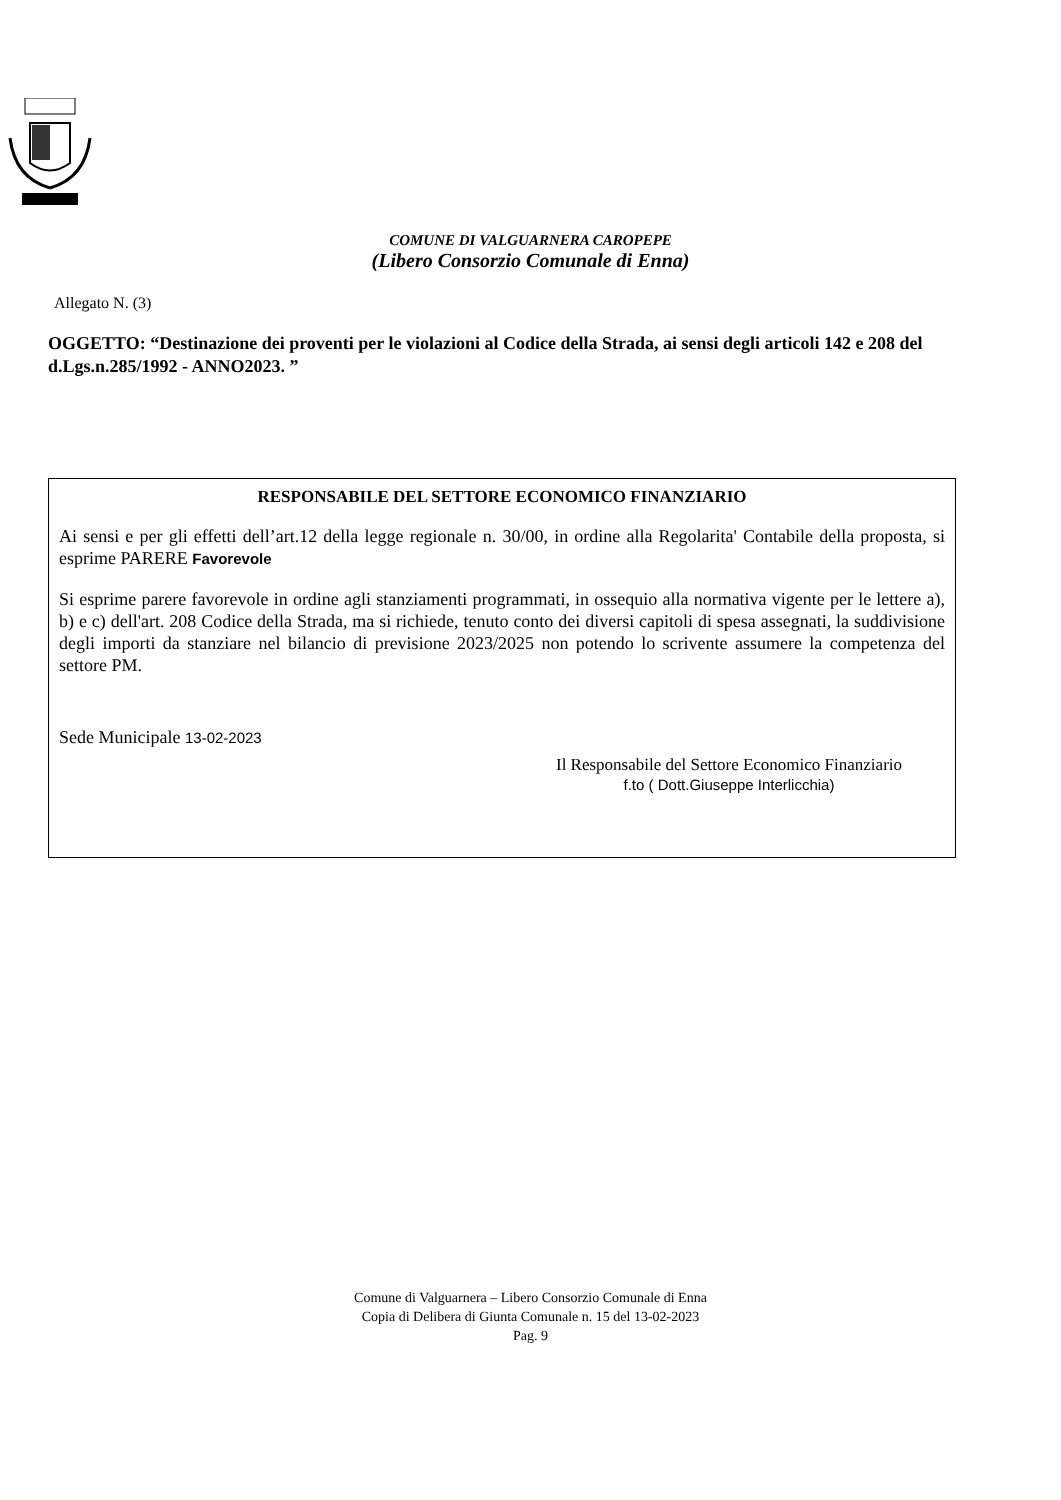COMUNE DI VALGUARNERA CAROPEPE
(Libero Consorzio Comunale di Enna)
Allegato N. (3)
OGGETTO: “Destinazione dei proventi per le violazioni al Codice della Strada, ai sensi degli articoli 142 e 208 del d.Lgs.n.285/1992 - ANNO2023. ”
RESPONSABILE DEL SETTORE ECONOMICO FINANZIARIO
Ai sensi e per gli effetti dell’art.12 della legge regionale n. 30/00, in ordine alla Regolarita' Contabile della proposta, si esprime PARERE Favorevole
Si esprime parere favorevole in ordine agli stanziamenti programmati, in ossequio alla normativa vigente per le lettere a), b) e c) dell'art. 208 Codice della Strada, ma si richiede, tenuto conto dei diversi capitoli di spesa assegnati, la suddivisione degli importi da stanziare nel bilancio di previsione 2023/2025 non potendo lo scrivente assumere la competenza del settore PM.
Sede Municipale 13-02-2023
Il Responsabile del Settore Economico Finanziario
f.to ( Dott.Giuseppe Interlicchia)
Comune di Valguarnera – Libero Consorzio Comunale di Enna
Copia di Delibera di Giunta Comunale n. 15 del 13-02-2023
Pag. 9